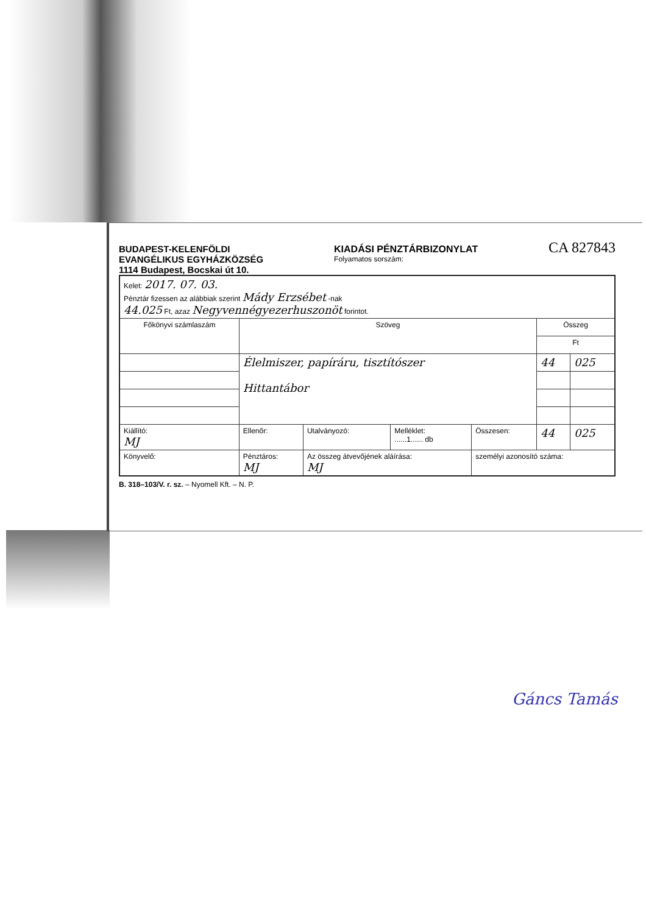BUDAPEST-KELENFÖLDI
EVANGÉLIKUS EGYHÁZKÖZSÉG
1114 Budapest, Bocskai út 10. KIADÁSI PÉNZTÁRBIZONYLAT
Folyamatos sorszám: CA 827843
| Kelet: 2017. 07. 03. Pénztár fizessen az alábbiak szerint Mády Erzsébet -nak 44.025 Ft, azaz Negyvennégyezerhuszonöt forintot. | | | | | | |
| Főkönyvi számlaszám | Szöveg | | | | Összeg | |
| | | | | | Ft | |
| | Élelmiszer, papíráru, tisztítószer Hittantábor | | | | 44 | 025 |
| Kiállító: MJ | Ellenőr: | Utalványozó: | Melléklet: ......1...... db | Összesen: | 44 | 025 |
| Könyvelő: | Pénztáros: MJ | Az összeg átvevőjének aláírása: MJ | | személyi azonosító száma: | | |
B. 318–103/V. r. sz. – Nyomell Kft. – N. P.
Gáncs Tamás